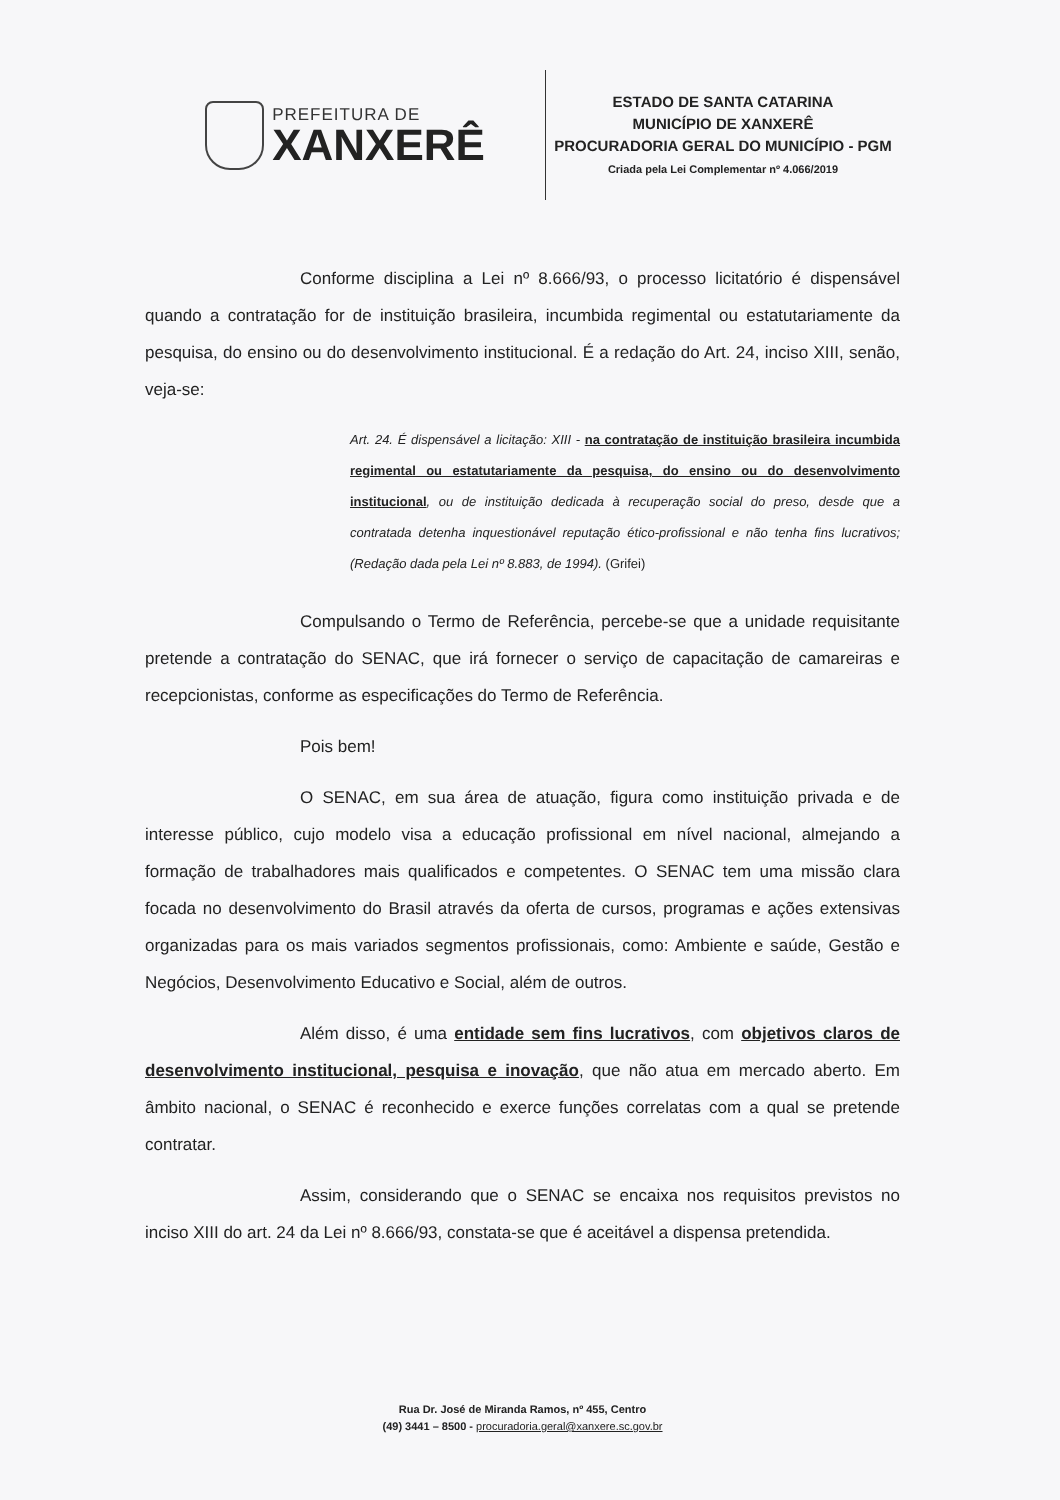PREFEITURA DE
XANXERÊ
ESTADO DE SANTA CATARINA
MUNICÍPIO DE XANXERÊ
PROCURADORIA GERAL DO MUNICÍPIO - PGM
Criada pela Lei Complementar nº 4.066/2019
Conforme disciplina a Lei nº 8.666/93, o processo licitatório é dispensável quando a contratação for de instituição brasileira, incumbida regimental ou estatutariamente da pesquisa, do ensino ou do desenvolvimento institucional. É a redação do Art. 24, inciso XIII, senão, veja-se:
Art. 24. É dispensável a licitação: XIII - na contratação de instituição brasileira incumbida regimental ou estatutariamente da pesquisa, do ensino ou do desenvolvimento institucional, ou de instituição dedicada à recuperação social do preso, desde que a contratada detenha inquestionável reputação ético-profissional e não tenha fins lucrativos; (Redação dada pela Lei nº 8.883, de 1994). (Grifei)
Compulsando o Termo de Referência, percebe-se que a unidade requisitante pretende a contratação do SENAC, que irá fornecer o serviço de capacitação de camareiras e recepcionistas, conforme as especificações do Termo de Referência.
Pois bem!
O SENAC, em sua área de atuação, figura como instituição privada e de interesse público, cujo modelo visa a educação profissional em nível nacional, almejando a formação de trabalhadores mais qualificados e competentes. O SENAC tem uma missão clara focada no desenvolvimento do Brasil através da oferta de cursos, programas e ações extensivas organizadas para os mais variados segmentos profissionais, como: Ambiente e saúde, Gestão e Negócios, Desenvolvimento Educativo e Social, além de outros.
Além disso, é uma entidade sem fins lucrativos, com objetivos claros de desenvolvimento institucional, pesquisa e inovação, que não atua em mercado aberto. Em âmbito nacional, o SENAC é reconhecido e exerce funções correlatas com a qual se pretende contratar.
Assim, considerando que o SENAC se encaixa nos requisitos previstos no inciso XIII do art. 24 da Lei nº 8.666/93, constata-se que é aceitável a dispensa pretendida.
Rua Dr. José de Miranda Ramos, nº 455, Centro
(49) 3441 – 8500 - procuradoria.geral@xanxere.sc.gov.br